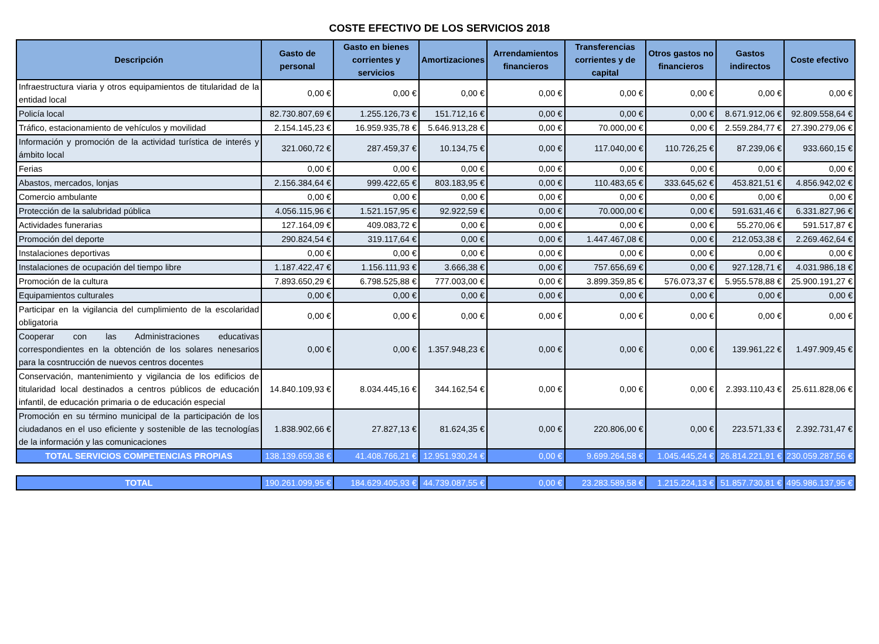COSTE EFECTIVO DE LOS SERVICIOS 2018
| Descripción | Gasto de personal | Gasto en bienes corrientes y servicios | Amortizaciones | Arrendamientos financieros | Transferencias corrientes y de capital | Otros gastos no financieros | Gastos indirectos | Coste efectivo |
| --- | --- | --- | --- | --- | --- | --- | --- | --- |
| Infraestructura viaria y otros equipamientos de titularidad de la entidad local | 0,00 € | 0,00 € | 0,00 € | 0,00 € | 0,00 € | 0,00 € | 0,00 € | 0,00 € |
| Policía local | 82.730.807,69 € | 1.255.126,73 € | 151.712,16 € | 0,00 € | 0,00 € | 0,00 € | 8.671.912,06 € | 92.809.558,64 € |
| Tráfico, estacionamiento de vehículos y movilidad | 2.154.145,23 € | 16.959.935,78 € | 5.646.913,28 € | 0,00 € | 70.000,00 € | 0,00 € | 2.559.284,77 € | 27.390.279,06 € |
| Información y promoción de la actividad turística de interés y ámbito local | 321.060,72 € | 287.459,37 € | 10.134,75 € | 0,00 € | 117.040,00 € | 110.726,25 € | 87.239,06 € | 933.660,15 € |
| Ferias | 0,00 € | 0,00 € | 0,00 € | 0,00 € | 0,00 € | 0,00 € | 0,00 € | 0,00 € |
| Abastos, mercados, lonjas | 2.156.384,64 € | 999.422,65 € | 803.183,95 € | 0,00 € | 110.483,65 € | 333.645,62 € | 453.821,51 € | 4.856.942,02 € |
| Comercio ambulante | 0,00 € | 0,00 € | 0,00 € | 0,00 € | 0,00 € | 0,00 € | 0,00 € | 0,00 € |
| Protección de la salubridad pública | 4.056.115,96 € | 1.521.157,95 € | 92.922,59 € | 0,00 € | 70.000,00 € | 0,00 € | 591.631,46 € | 6.331.827,96 € |
| Actividades funerarias | 127.164,09 € | 409.083,72 € | 0,00 € | 0,00 € | 0,00 € | 0,00 € | 55.270,06 € | 591.517,87 € |
| Promoción del deporte | 290.824,54 € | 319.117,64 € | 0,00 € | 0,00 € | 1.447.467,08 € | 0,00 € | 212.053,38 € | 2.269.462,64 € |
| Instalaciones deportivas | 0,00 € | 0,00 € | 0,00 € | 0,00 € | 0,00 € | 0,00 € | 0,00 € | 0,00 € |
| Instalaciones de ocupación del tiempo libre | 1.187.422,47 € | 1.156.111,93 € | 3.666,38 € | 0,00 € | 757.656,69 € | 0,00 € | 927.128,71 € | 4.031.986,18 € |
| Promoción de la cultura | 7.893.650,29 € | 6.798.525,88 € | 777.003,00 € | 0,00 € | 3.899.359,85 € | 576.073,37 € | 5.955.578,88 € | 25.900.191,27 € |
| Equipamientos culturales | 0,00 € | 0,00 € | 0,00 € | 0,00 € | 0,00 € | 0,00 € | 0,00 € | 0,00 € |
| Participar en la vigilancia del cumplimiento de la escolaridad obligatoria | 0,00 € | 0,00 € | 0,00 € | 0,00 € | 0,00 € | 0,00 € | 0,00 € | 0,00 € |
| Cooperar con las Administraciones educativas correspondientes en la obtención de los solares nenesarios para la cosntrucción de nuevos centros docentes | 0,00 € | 0,00 € | 1.357.948,23 € | 0,00 € | 0,00 € | 0,00 € | 139.961,22 € | 1.497.909,45 € |
| Conservación, mantenimiento y vigilancia de los edificios de titularidad local destinados a centros públicos de educación infantil, de educación primaria o de educación especial | 14.840.109,93 € | 8.034.445,16 € | 344.162,54 € | 0,00 € | 0,00 € | 0,00 € | 2.393.110,43 € | 25.611.828,06 € |
| Promoción en su término municipal de la participación de los ciudadanos en el uso eficiente y sostenible de las tecnologías de la información y las comunicaciones | 1.838.902,66 € | 27.827,13 € | 81.624,35 € | 0,00 € | 220.806,00 € | 0,00 € | 223.571,33 € | 2.392.731,47 € |
| TOTAL SERVICIOS COMPETENCIAS PROPIAS | 138.139.659,38 € | 41.408.766,21 € | 12.951.930,24 € | 0,00 € | 9.699.264,58 € | 1.045.445,24 € | 26.814.221,91 € | 230.059.287,56 € |
| TOTAL | 190.261.099,95 € | 184.629.405,93 € | 44.739.087,55 € | 0,00 € | 23.283.589,58 € | 1.215.224,13 € | 51.857.730,81 € | 495.986.137,95 € |